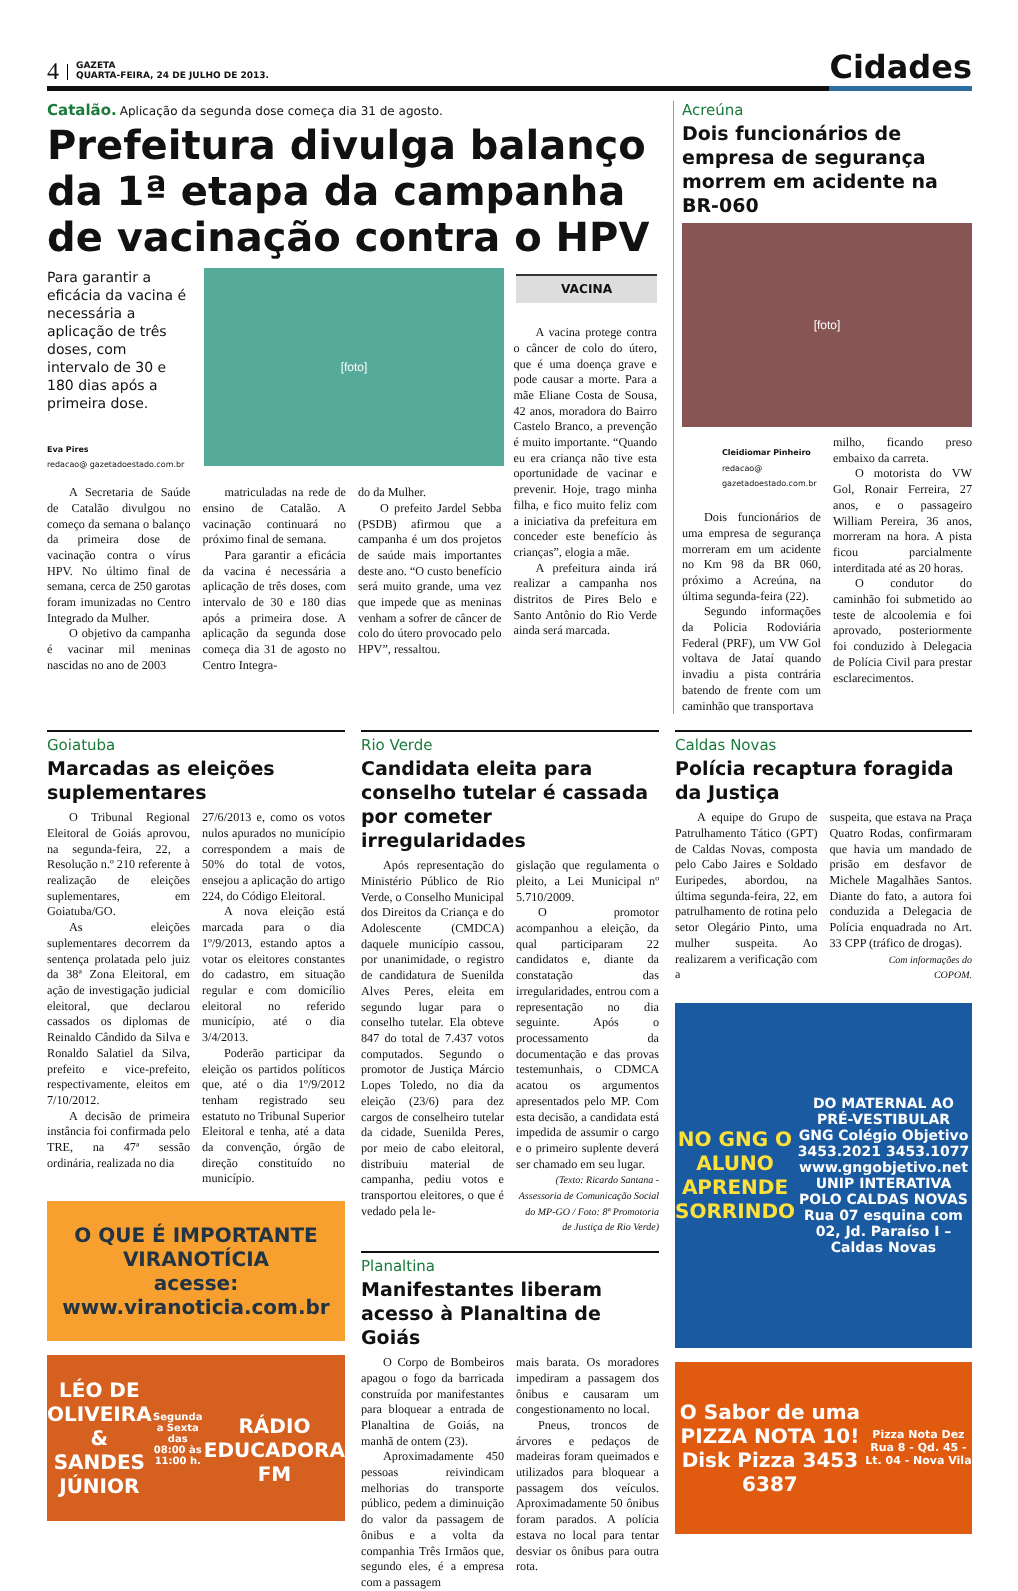4 GAZETA
QUARTA-FEIRA, 24 DE JULHO DE 2013. Cidades
Catalão. Aplicação da segunda dose começa dia 31 de agosto.
Prefeitura divulga balanço da 1ª etapa da campanha de vacinação contra o HPV
Para garantir a eficácia da vacina é necessária a aplicação de três doses, com intervalo de 30 e 180 dias após a primeira dose.
Eva Pires
redacao@ gazetadoestado.com.br
[foto]
VACINA
A Secretaria de Saúde de Catalão divulgou no começo da semana o balanço da primeira dose de vacinação contra o vírus HPV. No último final de semana, cerca de 250 garotas foram imunizadas no Centro Integrado da Mulher.
O objetivo da campanha é vacinar mil meninas nascidas no ano de 2003
matriculadas na rede de ensino de Catalão. A vacinação continuará no próximo final de semana.
Para garantir a eficácia da vacina é necessária a aplicação de três doses, com intervalo de 30 e 180 dias após a primeira dose. A aplicação da segunda dose começa dia 31 de agosto no Centro Integra-
do da Mulher.
O prefeito Jardel Sebba (PSDB) afirmou que a campanha é um dos projetos de saúde mais importantes deste ano. “O custo benefício será muito grande, uma vez que impede que as meninas venham a sofrer de câncer de colo do útero provocado pelo HPV”, ressaltou.
A vacina protege contra o câncer de colo do útero, que é uma doença grave e pode causar a morte. Para a mãe Eliane Costa de Sousa, 42 anos, moradora do Bairro Castelo Branco, a prevenção é muito importante. “Quando eu era criança não tive esta oportunidade de vacinar e prevenir. Hoje, trago minha filha, e fico muito feliz com a iniciativa da prefeitura em conceder este benefício às crianças”, elogia a mãe.
A prefeitura ainda irá realizar a campanha nos distritos de Pires Belo e Santo Antônio do Rio Verde ainda será marcada.
Acreúna
Dois funcionários de empresa de segurança morrem em acidente na BR-060
[foto]
Cleidiomar Pinheiro
redacao@ gazetadoestado.com.br
Dois funcionários de uma empresa de segurança morreram em um acidente no Km 98 da BR 060, próximo a Acreúna, na última segunda-feira (22).
Segundo informações da Policia Rodoviária Federal (PRF), um VW Gol voltava de Jataí quando invadiu a pista contrária batendo de frente com um caminhão que transportava
milho, ficando preso embaixo da carreta.
O motorista do VW Gol, Ronair Ferreira, 27 anos, e o passageiro William Pereira, 36 anos, morreram na hora. A pista ficou parcialmente interditada até as 20 horas.
O condutor do caminhão foi submetido ao teste de alcoolemia e foi aprovado, posteriormente foi conduzido à Delegacia de Polícia Civil para prestar esclarecimentos.
Goiatuba
Marcadas as eleições suplementares
O Tribunal Regional Eleitoral de Goiás aprovou, na segunda-feira, 22, a Resolução n.º 210 referente à realização de eleições suplementares, em Goiatuba/GO.
As eleições suplementares decorrem da sentença prolatada pelo juiz da 38ª Zona Eleitoral, em ação de investigação judicial eleitoral, que declarou cassados os diplomas de Reinaldo Cândido da Silva e Ronaldo Salatiel da Silva, prefeito e vice-prefeito, respectivamente, eleitos em 7/10/2012.
A decisão de primeira instância foi confirmada pelo TRE, na 47ª sessão ordinária, realizada no dia
27/6/2013 e, como os votos nulos apurados no município correspondem a mais de 50% do total de votos, ensejou a aplicação do artigo 224, do Código Eleitoral.
A nova eleição está marcada para o dia 1º/9/2013, estando aptos a votar os eleitores constantes do cadastro, em situação regular e com domicílio eleitoral no referido município, até o dia 3/4/2013.
Poderão participar da eleição os partidos políticos que, até o dia 1º/9/2012 tenham registrado seu estatuto no Tribunal Superior Eleitoral e tenha, até a data da convenção, órgão de direção constituído no município.
O QUE É IMPORTANTE VIRANOTÍCIA
acesse: www.viranoticia.com.br
LÉO DE OLIVEIRA & SANDES JÚNIOR
Segunda a Sexta das 08:00 às 11:00 h.
RÁDIO EDUCADORA FM
Rio Verde
Candidata eleita para conselho tutelar é cassada por cometer irregularidades
Após representação do Ministério Público de Rio Verde, o Conselho Municipal dos Direitos da Criança e do Adolescente (CMDCA) daquele município cassou, por unanimidade, o registro de candidatura de Suenilda Alves Peres, eleita em segundo lugar para o conselho tutelar. Ela obteve 847 do total de 7.437 votos computados. Segundo o promotor de Justiça Márcio Lopes Toledo, no dia da eleição (23/6) para dez cargos de conselheiro tutelar da cidade, Suenilda Peres, por meio de cabo eleitoral, distribuiu material de campanha, pediu votos e transportou eleitores, o que é vedado pela le-
gislação que regulamenta o pleito, a Lei Municipal nº 5.710/2009.
O promotor acompanhou a eleição, da qual participaram 22 candidatos e, diante da constatação das irregularidades, entrou com a representação no dia seguinte. Após o processamento da documentação e das provas testemunhais, o CDMCA acatou os argumentos apresentados pelo MP. Com esta decisão, a candidata está impedida de assumir o cargo e o primeiro suplente deverá ser chamado em seu lugar.
(Texto: Ricardo Santana - Assessoria de Comunicação Social do MP-GO / Foto: 8ª Promotoria de Justiça de Rio Verde)
Planaltina
Manifestantes liberam acesso à Planaltina de Goiás
O Corpo de Bombeiros apagou o fogo da barricada construída por manifestantes para bloquear a entrada de Planaltina de Goiás, na manhã de ontem (23).
Aproximadamente 450 pessoas reivindicam melhorias do transporte público, pedem a diminuição do valor da passagem de ônibus e a volta da companhia Três Irmãos que, segundo eles, é a empresa com a passagem
mais barata. Os moradores impediram a passagem dos ônibus e causaram um congestionamento no local.
Pneus, troncos de árvores e pedaços de madeiras foram queimados e utilizados para bloquear a passagem dos veículos. Aproximadamente 50 ônibus foram parados. A polícia estava no local para tentar desviar os ônibus para outra rota.
Caldas Novas
Polícia recaptura foragida da Justiça
A equipe do Grupo de Patrulhamento Tático (GPT) de Caldas Novas, composta pelo Cabo Jaires e Soldado Euripedes, abordou, na última segunda-feira, 22, em patrulhamento de rotina pelo setor Olegário Pinto, uma mulher suspeita. Ao realizarem a verificação com a
suspeita, que estava na Praça Quatro Rodas, confirmaram que havia um mandado de prisão em desfavor de Michele Magalhães Santos. Diante do fato, a autora foi conduzida a Delegacia de Polícia enquadrada no Art. 33 CPP (tráfico de drogas).
Com informações do COPOM.
NO GNG O ALUNO APRENDE SORRINDO
DO MATERNAL AO PRÉ-VESTIBULAR
GNG Colégio Objetivo 3453.2021 3453.1077 www.gngobjetivo.net UNIP INTERATIVA POLO CALDAS NOVAS
Rua 07 esquina com 02, Jd. Paraíso I – Caldas Novas
O Sabor de uma PIZZA NOTA 10!
Disk Pizza 3453 6387
Pizza Nota Dez
Rua 8 - Qd. 45 - Lt. 04 - Nova Vila